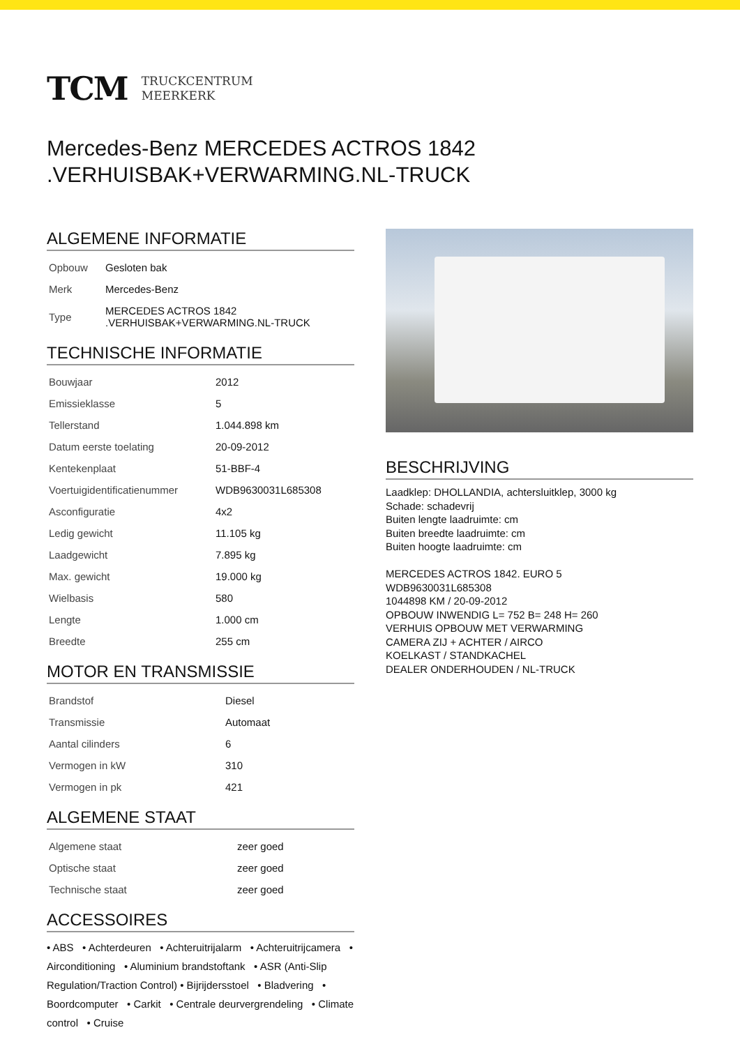TCM
TRUCKCENTRUM
MEERKERK
Mercedes-Benz MERCEDES ACTROS 1842
.VERHUISBAK+VERWARMING.NL-TRUCK
ALGEMENE INFORMATIE
| Opbouw | Gesloten bak |
| Merk | Mercedes-Benz |
| Type | MERCEDES ACTROS 1842 .VERHUISBAK+VERWARMING.NL-TRUCK |
TECHNISCHE INFORMATIE
| Bouwjaar | 2012 |
| Emissieklasse | 5 |
| Tellerstand | 1.044.898 km |
| Datum eerste toelating | 20-09-2012 |
| Kentekenplaat | 51-BBF-4 |
| Voertuigidentificatienummer | WDB9630031L685308 |
| Asconfiguratie | 4x2 |
| Ledig gewicht | 11.105 kg |
| Laadgewicht | 7.895 kg |
| Max. gewicht | 19.000 kg |
| Wielbasis | 580 |
| Lengte | 1.000 cm |
| Breedte | 255 cm |
MOTOR EN TRANSMISSIE
| Brandstof | Diesel |
| Transmissie | Automaat |
| Aantal cilinders | 6 |
| Vermogen in kW | 310 |
| Vermogen in pk | 421 |
ALGEMENE STAAT
| Algemene staat | zeer goed |
| Optische staat | zeer goed |
| Technische staat | zeer goed |
ACCESSOIRES
• ABS • Achterdeuren • Achteruitrijalarm • Achteruitrijcamera • Airconditioning • Aluminium brandstoftank • ASR (Anti-Slip Regulation/Traction Control) • Bijrijdersstoel • Bladvering • Boordcomputer • Carkit • Centrale deurvergrendeling • Climate control • Cruise
BESCHRIJVING
Laadklep: DHOLLANDIA, achtersluitklep, 3000 kg
Schade: schadevrij
Buiten lengte laadruimte: cm
Buiten breedte laadruimte: cm
Buiten hoogte laadruimte: cm
MERCEDES ACTROS 1842. EURO 5
WDB9630031L685308
1044898 KM / 20-09-2012
OPBOUW INWENDIG L= 752 B= 248 H= 260
VERHUIS OPBOUW MET VERWARMING
CAMERA ZIJ + ACHTER / AIRCO
KOELKAST / STANDKACHEL
DEALER ONDERHOUDEN / NL-TRUCK